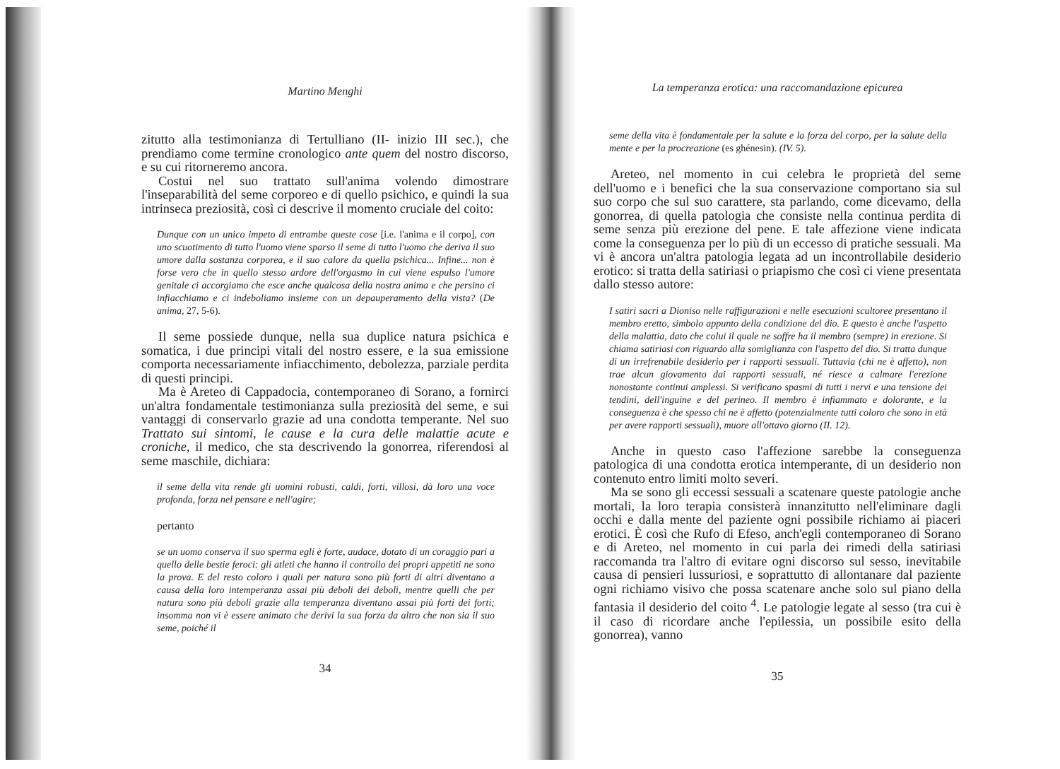Martino Menghi
zitutto alla testimonianza di Tertulliano (II- inizio III sec.), che prendiamo come termine cronologico ante quem del nostro discorso, e su cui ritorneremo ancora.
Costui nel suo trattato sull'anima volendo dimostrare l'inseparabilità del seme corporeo e di quello psichico, e quindi la sua intrinseca preziosità, così ci descrive il momento cruciale del coito:
Dunque con un unico impeto di entrambe queste cose [i.e. l'anima e il corpo], con uno scuotimento di tutto l'uomo viene sparso il seme di tutto l'uomo che deriva il suo umore dalla sostanza corporea, e il suo calore da quella psichica... Infine... non è forse vero che in quello stesso ardore dell'orgasmo in cui viene espulso l'umore genitale ci accorgiamo che esce anche qualcosa della nostra anima e che persino ci infiacchiamo e ci indeboliamo insieme con un depauperamento della vista? (De anima, 27, 5-6).
Il seme possiede dunque, nella sua duplice natura psichica e somatica, i due principi vitali del nostro essere, e la sua emissione comporta necessariamente infiacchimento, debolezza, parziale perdita di questi principi.
Ma è Areteo di Cappadocia, contemporaneo di Sorano, a fornirci un'altra fondamentale testimonianza sulla preziosità del seme, e sui vantaggi di conservarlo grazie ad una condotta temperante. Nel suo Trattato sui sintomi, le cause e la cura delle malattie acute e croniche, il medico, che sta descrivendo la gonorrea, riferendosi al seme maschile, dichiara:
il seme della vita rende gli uomini robusti, caldi, forti, villosi, dà loro una voce profonda, forza nel pensare e nell'agire;
pertanto
se un uomo conserva il suo sperma egli è forte, audace, dotato di un coraggio pari a quello delle bestie feroci: gli atleti che hanno il controllo dei propri appetiti ne sono la prova. E del resto coloro i quali per natura sono più forti di altri diventano a causa della loro intemperanza assai più deboli dei deboli, mentre quelli che per natura sono più deboli grazie alla temperanza diventano assai più forti dei forti; insomma non vi è essere animato che derivi la sua forza da altro che non sia il suo seme, poiché il
34
La temperanza erotica: una raccomandazione epicurea
seme della vita è fondamentale per la salute e la forza del corpo, per la salute della mente e per la procreazione (es ghénesin). (IV. 5).
Areteo, nel momento in cui celebra le proprietà del seme dell'uomo e i benefici che la sua conservazione comportano sia sul suo corpo che sul suo carattere, sta parlando, come dicevamo, della gonorrea, di quella patologia che consiste nella continua perdita di seme senza più erezione del pene. E tale affezione viene indicata come la conseguenza per lo più di un eccesso di pratiche sessuali. Ma vi è ancora un'altra patologia legata ad un incontrollabile desiderio erotico: si tratta della satiriasi o priapismo che così ci viene presentata dallo stesso autore:
I satiri sacri a Dioniso nelle raffigurazioni e nelle esecuzioni scultoree presentano il membro eretto, simbolo appunto della condizione del dio. E questo è anche l'aspetto della malattia, dato che colui il quale ne soffre ha il membro (sempre) in erezione. Si chiama satiriasi con riguardo alla somiglianza con l'aspetto del dio. Si tratta dunque di un irrefrenabile desiderio per i rapporti sessuali. Tuttavia (chi ne è affetto), non trae alcun giovamento dai rapporti sessuali, né riesce a calmare l'erezione nonostante continui amplessi. Si verificano spasmi di tutti i nervi e una tensione dei tendini, dell'inguine e del perineo. Il membro è infiammato e dolorante, e la conseguenza è che spesso chi ne è affetto (potenzialmente tutti coloro che sono in età per avere rapporti sessuali), muore all'ottavo giorno (II. 12).
Anche in questo caso l'affezione sarebbe la conseguenza patologica di una condotta erotica intemperante, di un desiderio non contenuto entro limiti molto severi.
Ma se sono gli eccessi sessuali a scatenare queste patologie anche mortali, la loro terapia consisterà innanzitutto nell'eliminare dagli occhi e dalla mente del paziente ogni possibile richiamo ai piaceri erotici. È così che Rufo di Efeso, anch'egli contemporaneo di Sorano e di Areteo, nel momento in cui parla dei rimedi della satiriasi raccomanda tra l'altro di evitare ogni discorso sul sesso, inevitabile causa di pensieri lussuriosi, e soprattutto di allontanare dal paziente ogni richiamo visivo che possa scatenare anche solo sul piano della fantasia il desiderio del coito <sup>4</sup>. Le patologie legate al sesso (tra cui è il caso di ricordare anche l'epilessia, un possibile esito della gonorrea), vanno
35